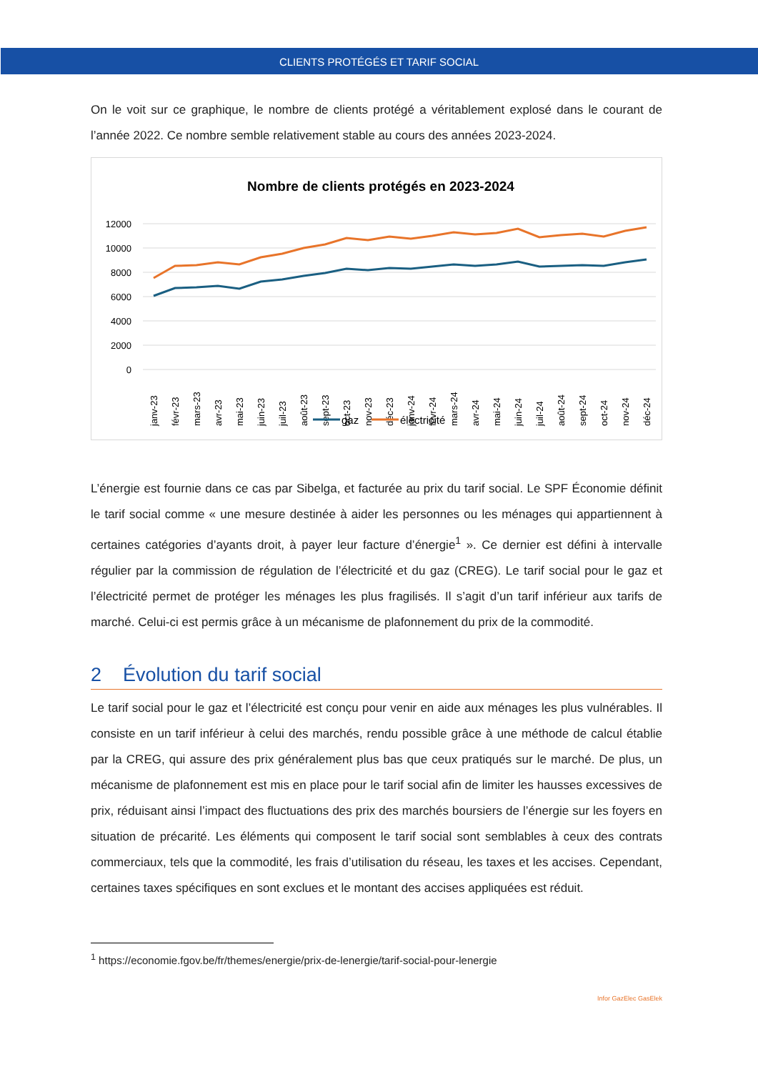CLIENTS PROTÉGÉS ET TARIF SOCIAL
On le voit sur ce graphique, le nombre de clients protégé a véritablement explosé dans le courant de l’année 2022. Ce nombre semble relativement stable au cours des années 2023-2024.
Nombre de clients protégés en 2023-2024
12000
10000
8000
6000
4000
2000
0
janv-23
févr-23
mars-23
avr-23
mai-23
juin-23
juil-23
août-23
sept-23
oct-23
nov-23
déc-23
janv-24
févr-24
mars-24
avr-24
mai-24
juin-24
juil-24
août-24
sept-24
oct-24
nov-24
déc-24
gaz
électricité
L’énergie est fournie dans ce cas par Sibelga, et facturée au prix du tarif social. Le SPF Économie définit le tarif social comme « une mesure destinée à aider les personnes ou les ménages qui appartiennent à certaines catégories d’ayants droit, à payer leur facture d’énergie<sup>1</sup> ». Ce dernier est défini à intervalle régulier par la commission de régulation de l’électricité et du gaz (CREG). Le tarif social pour le gaz et l’électricité permet de protéger les ménages les plus fragilisés. Il s’agit d’un tarif inférieur aux tarifs de marché. Celui-ci est permis grâce à un mécanisme de plafonnement du prix de la commodité.
2 Évolution du tarif social
Le tarif social pour le gaz et l’électricité est conçu pour venir en aide aux ménages les plus vulnérables. Il consiste en un tarif inférieur à celui des marchés, rendu possible grâce à une méthode de calcul établie par la CREG, qui assure des prix généralement plus bas que ceux pratiqués sur le marché. De plus, un mécanisme de plafonnement est mis en place pour le tarif social afin de limiter les hausses excessives de prix, réduisant ainsi l’impact des fluctuations des prix des marchés boursiers de l’énergie sur les foyers en situation de précarité. Les éléments qui composent le tarif social sont semblables à ceux des contrats commerciaux, tels que la commodité, les frais d’utilisation du réseau, les taxes et les accises. Cependant, certaines taxes spécifiques en sont exclues et le montant des accises appliquées est réduit.
<sup>1</sup> https://economie.fgov.be/fr/themes/energie/prix-de-lenergie/tarif-social-pour-lenergie
Infor GazElec GasElek